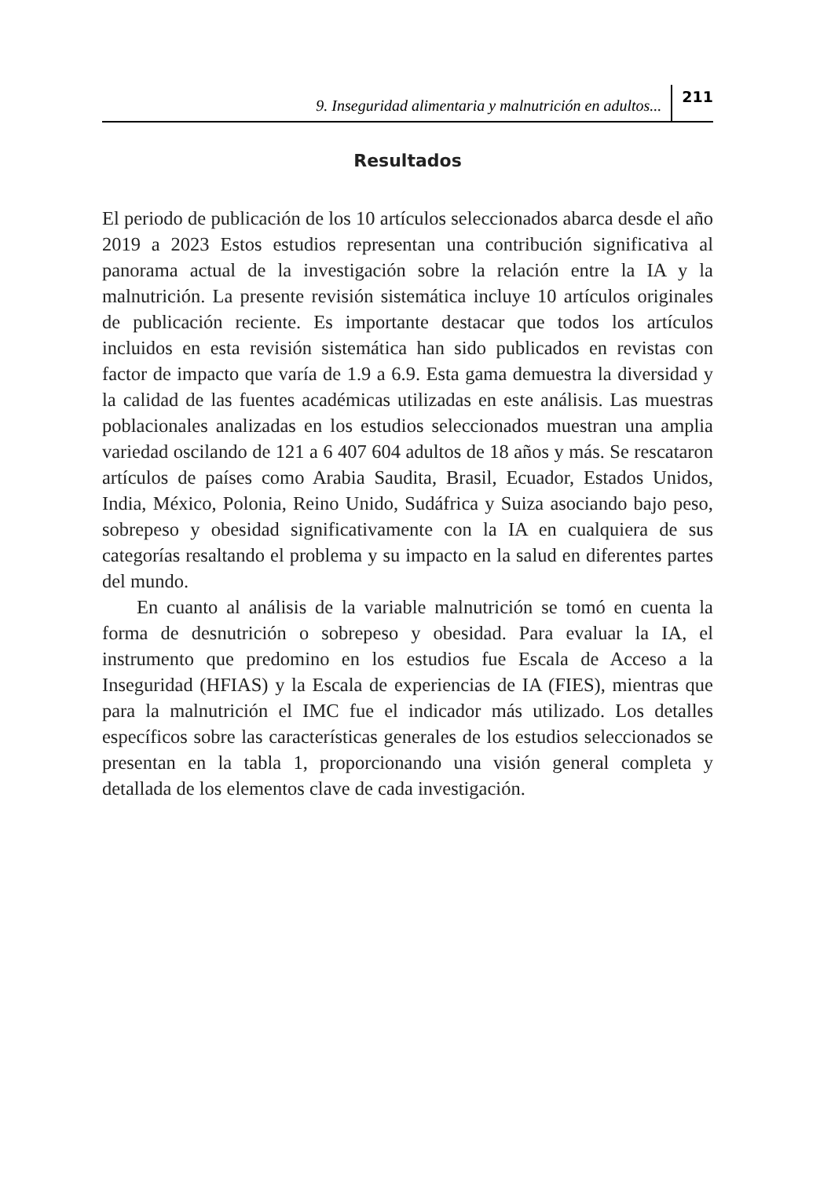9. Inseguridad alimentaria y malnutrición en adultos... 211
Resultados
El periodo de publicación de los 10 artículos seleccionados abarca desde el año 2019 a 2023 Estos estudios representan una contribución significativa al panorama actual de la investigación sobre la relación entre la IA y la malnutrición. La presente revisión sistemática incluye 10 artículos originales de publicación reciente. Es importante destacar que todos los artículos incluidos en esta revisión sistemática han sido publicados en revistas con factor de impacto que varía de 1.9 a 6.9. Esta gama demuestra la diversidad y la calidad de las fuentes académicas utilizadas en este análisis. Las muestras poblacionales analizadas en los estudios seleccionados muestran una amplia variedad oscilando de 121 a 6 407 604 adultos de 18 años y más. Se rescataron artículos de países como Arabia Saudita, Brasil, Ecuador, Estados Unidos, India, México, Polonia, Reino Unido, Sudáfrica y Suiza asociando bajo peso, sobrepeso y obesidad significativamente con la IA en cualquiera de sus categorías resaltando el problema y su impacto en la salud en diferentes partes del mundo.
En cuanto al análisis de la variable malnutrición se tomó en cuenta la forma de desnutrición o sobrepeso y obesidad. Para evaluar la IA, el instrumento que predomino en los estudios fue Escala de Acceso a la Inseguridad (HFIAS) y la Escala de experiencias de IA (FIES), mientras que para la malnutrición el IMC fue el indicador más utilizado. Los detalles específicos sobre las características generales de los estudios seleccionados se presentan en la tabla 1, proporcionando una visión general completa y detallada de los elementos clave de cada investigación.